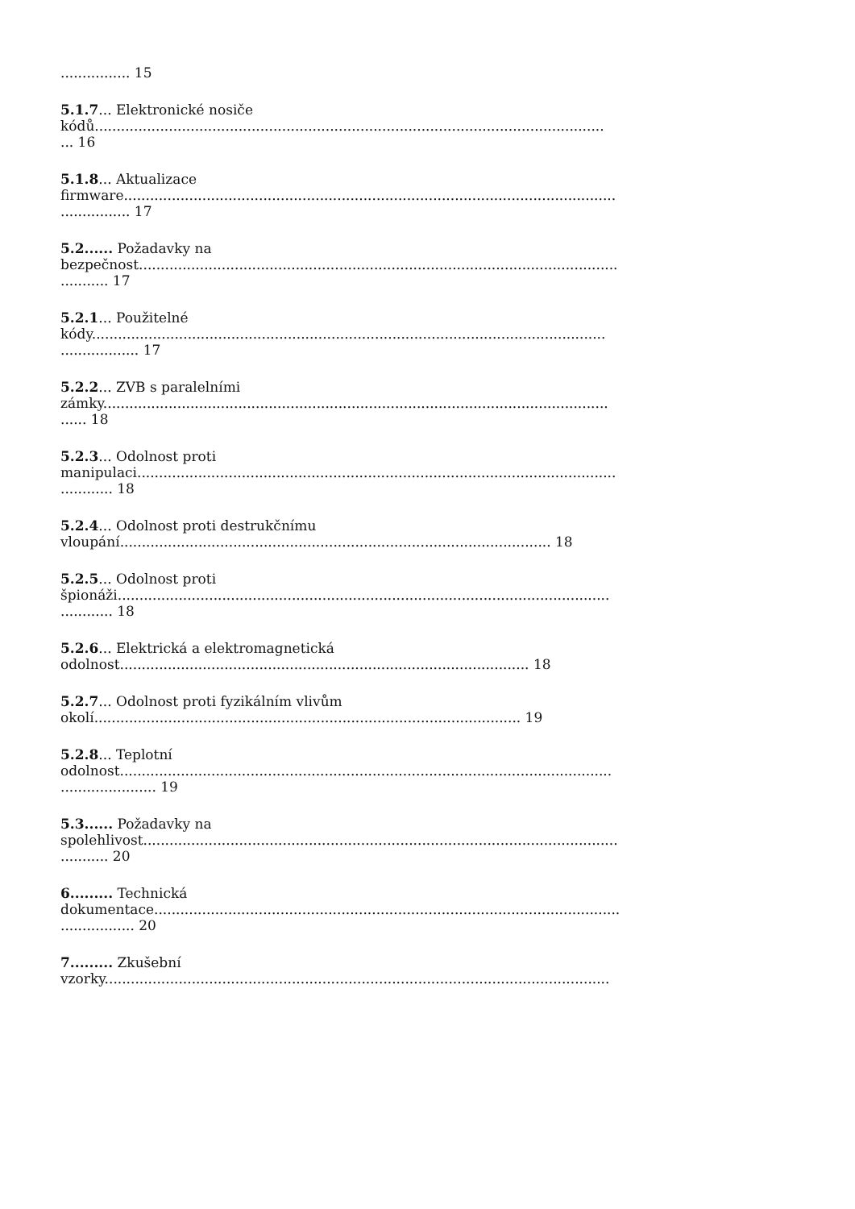................ 15
5.1.7... Elektronické nosiče
kódů.....................................................................................................................
... 16
5.1.8... Aktualizace
firmware.................................................................................................................
................ 17
5.2...... Požadavky na
bezpečnost..............................................................................................................
........... 17
5.2.1... Použitelné
kódy......................................................................................................................
.................. 17
5.2.2... ZVB s paralelními
zámky....................................................................................................................
...... 18
5.2.3... Odolnost proti
manipulaci..............................................................................................................
............ 18
5.2.4... Odolnost proti destrukčnímu
vloupání................................................................................................... 18
5.2.5... Odolnost proti
špionáži.................................................................................................................
............ 18
5.2.6... Elektrická a elektromagnetická
odolnost.............................................................................................. 18
5.2.7... Odolnost proti fyzikálním vlivům
okolí.................................................................................................. 19
5.2.8... Teplotní
odolnost.................................................................................................................
...................... 19
5.3...... Požadavky na
spolehlivost.............................................................................................................
........... 20
6......... Technická
dokumentace...........................................................................................................
................. 20
7......... Zkušební
vzorky....................................................................................................................